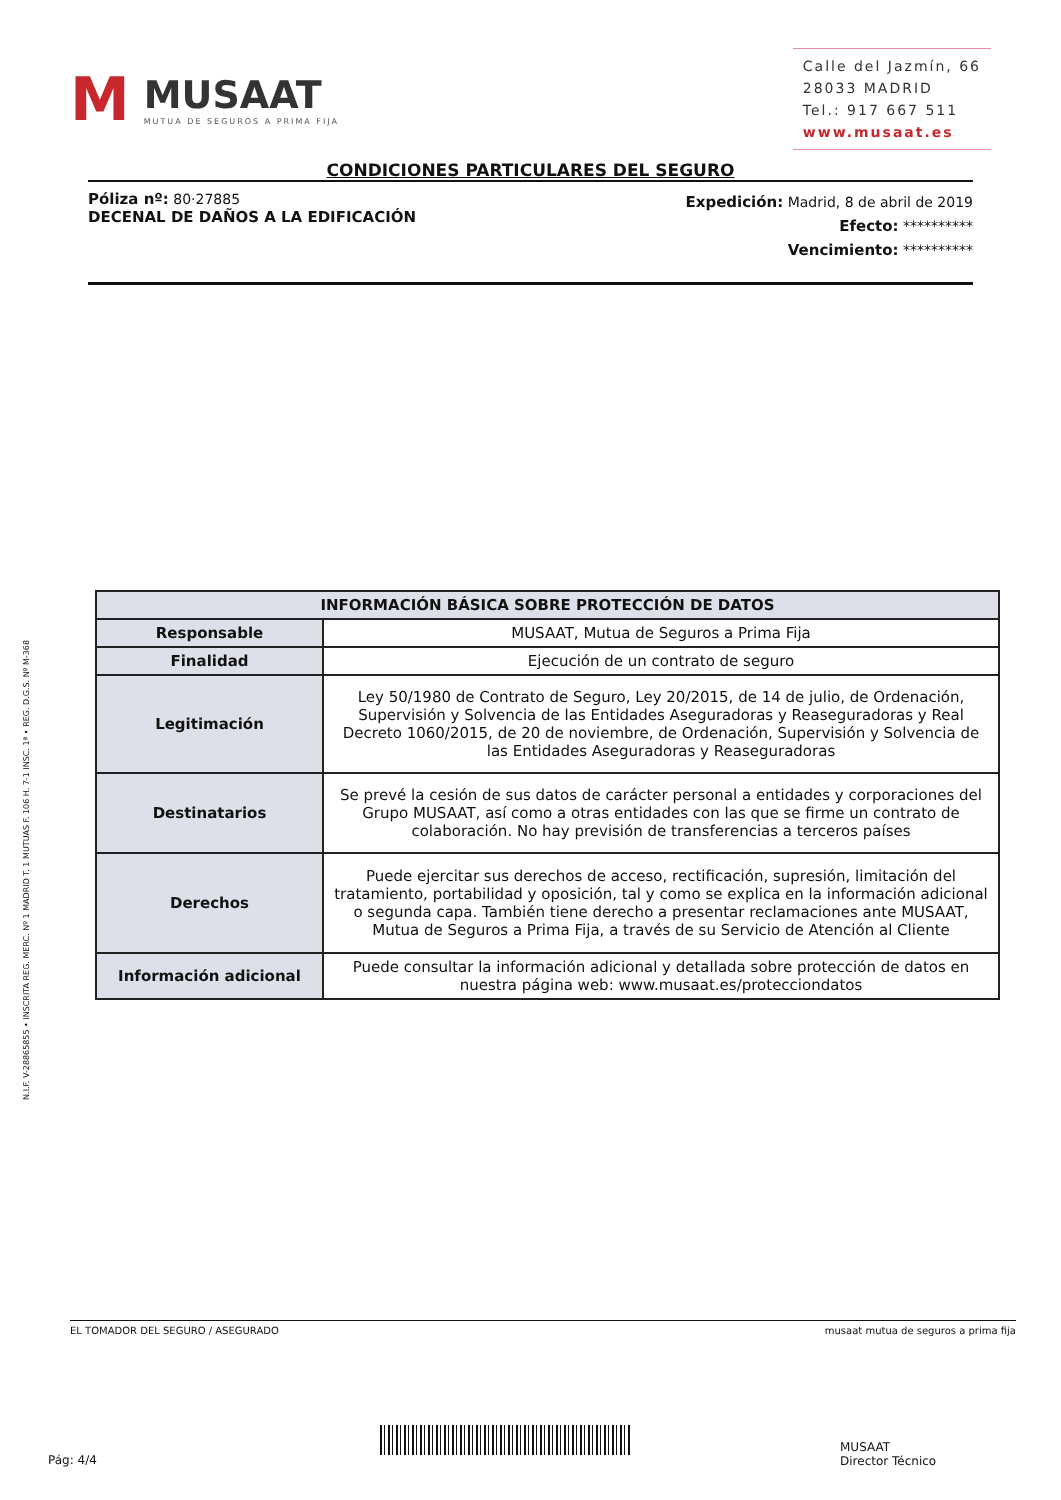M
MUSAAT
MUTUA DE SEGUROS A PRIMA FIJA
Calle del Jazmín, 66
28033 MADRID
Tel.: 917 667 511
www.musaat.es
CONDICIONES PARTICULARES DEL SEGURO
Póliza nº: 80·27885
DECENAL DE DAÑOS A LA EDIFICACIÓN
Expedición: Madrid, 8 de abril de 2019
Efecto: **********
Vencimiento: **********
N.I.F. V-28865855 • INSCRITA REG. MERC. Nº 1 MADRID T. 1 MUTUAS F. 106 H. 7-1 INSC. 1ª • REG. D.G.S. Nº M-368
| INFORMACIÓN BÁSICA SOBRE PROTECCIÓN DE DATOS | |
| --- | --- |
| Responsable | MUSAAT, Mutua de Seguros a Prima Fija |
| Finalidad | Ejecución de un contrato de seguro |
| Legitimación | Ley 50/1980 de Contrato de Seguro, Ley 20/2015, de 14 de julio, de Ordenación, Supervisión y Solvencia de las Entidades Aseguradoras y Reaseguradoras y Real Decreto 1060/2015, de 20 de noviembre, de Ordenación, Supervisión y Solvencia de las Entidades Aseguradoras y Reaseguradoras |
| Destinatarios | Se prevé la cesión de sus datos de carácter personal a entidades y corporaciones del Grupo MUSAAT, así como a otras entidades con las que se firme un contrato de colaboración. No hay previsión de transferencias a terceros países |
| Derechos | Puede ejercitar sus derechos de acceso, rectificación, supresión, limitación del tratamiento, portabilidad y oposición, tal y como se explica en la información adicional o segunda capa. También tiene derecho a presentar reclamaciones ante MUSAAT, Mutua de Seguros a Prima Fija, a través de su Servicio de Atención al Cliente |
| Información adicional | Puede consultar la información adicional y detallada sobre protección de datos en nuestra página web: www.musaat.es/protecciondatos |
EL TOMADOR DEL SEGURO / ASEGURADO musaat mutua de seguros a prima fija
Pág: 4/4
MUSAAT
Director Técnico